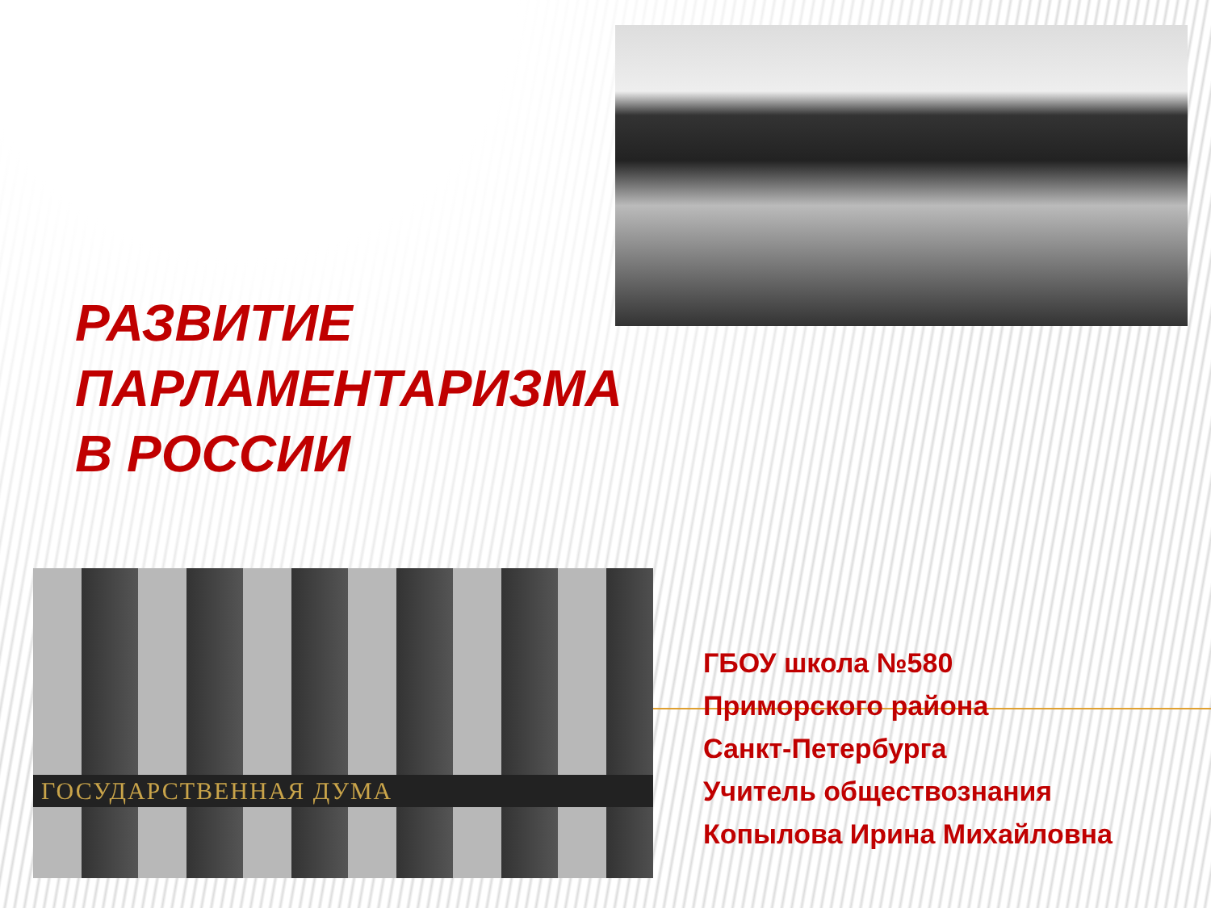РАЗВИТИЕ
ПАРЛАМЕНТАРИЗМА
В РОССИИ
ГОСУДАРСТВЕННАЯ ДУМА
ГБОУ школа №580
Приморского района
Санкт-Петербурга
Учитель обществознания
Копылова Ирина Михайловна